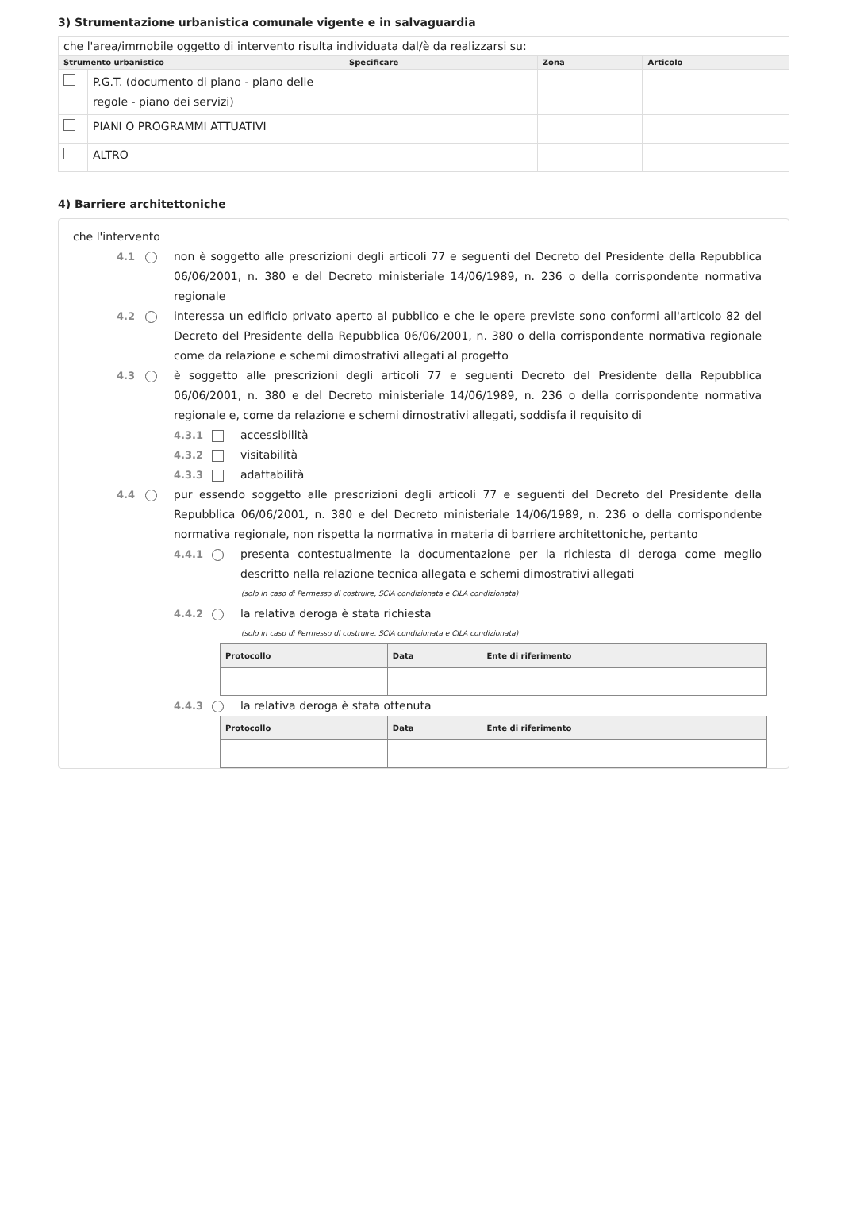3) Strumentazione urbanistica comunale vigente e in salvaguardia
| che l'area/immobile oggetto di intervento risulta individuata dal/è da realizzarsi su: | | | | |
| Strumento urbanistico | | Specificare | Zona | Articolo |
| | P.G.T. (documento di piano - piano delle regole - piano dei servizi) | | | |
| | PIANI O PROGRAMMI ATTUATIVI | | | |
| | ALTRO | | | |
4) Barriere architettoniche
che l'intervento
4.1 non è soggetto alle prescrizioni degli articoli 77 e seguenti del Decreto del Presidente della Repubblica 06/06/2001, n. 380 e del Decreto ministeriale 14/06/1989, n. 236 o della corrispondente normativa regionale
4.2 interessa un edificio privato aperto al pubblico e che le opere previste sono conformi all'articolo 82 del Decreto del Presidente della Repubblica 06/06/2001, n. 380 o della corrispondente normativa regionale come da relazione e schemi dimostrativi allegati al progetto
4.3 è soggetto alle prescrizioni degli articoli 77 e seguenti Decreto del Presidente della Repubblica 06/06/2001, n. 380 e del Decreto ministeriale 14/06/1989, n. 236 o della corrispondente normativa regionale e, come da relazione e schemi dimostrativi allegati, soddisfa il requisito di
4.3.1 accessibilità
4.3.2 visitabilità
4.3.3 adattabilità
4.4 pur essendo soggetto alle prescrizioni degli articoli 77 e seguenti del Decreto del Presidente della Repubblica 06/06/2001, n. 380 e del Decreto ministeriale 14/06/1989, n. 236 o della corrispondente normativa regionale, non rispetta la normativa in materia di barriere architettoniche, pertanto
4.4.1 presenta contestualmente la documentazione per la richiesta di deroga come meglio descritto nella relazione tecnica allegata e schemi dimostrativi allegati
(solo in caso di Permesso di costruire, SCIA condizionata e CILA condizionata)
4.4.2 la relativa deroga è stata richiesta
(solo in caso di Permesso di costruire, SCIA condizionata e CILA condizionata)
| Protocollo | Data | Ente di riferimento |
| --- | --- | --- |
4.4.3 la relativa deroga è stata ottenuta
| Protocollo | Data | Ente di riferimento |
| --- | --- | --- |